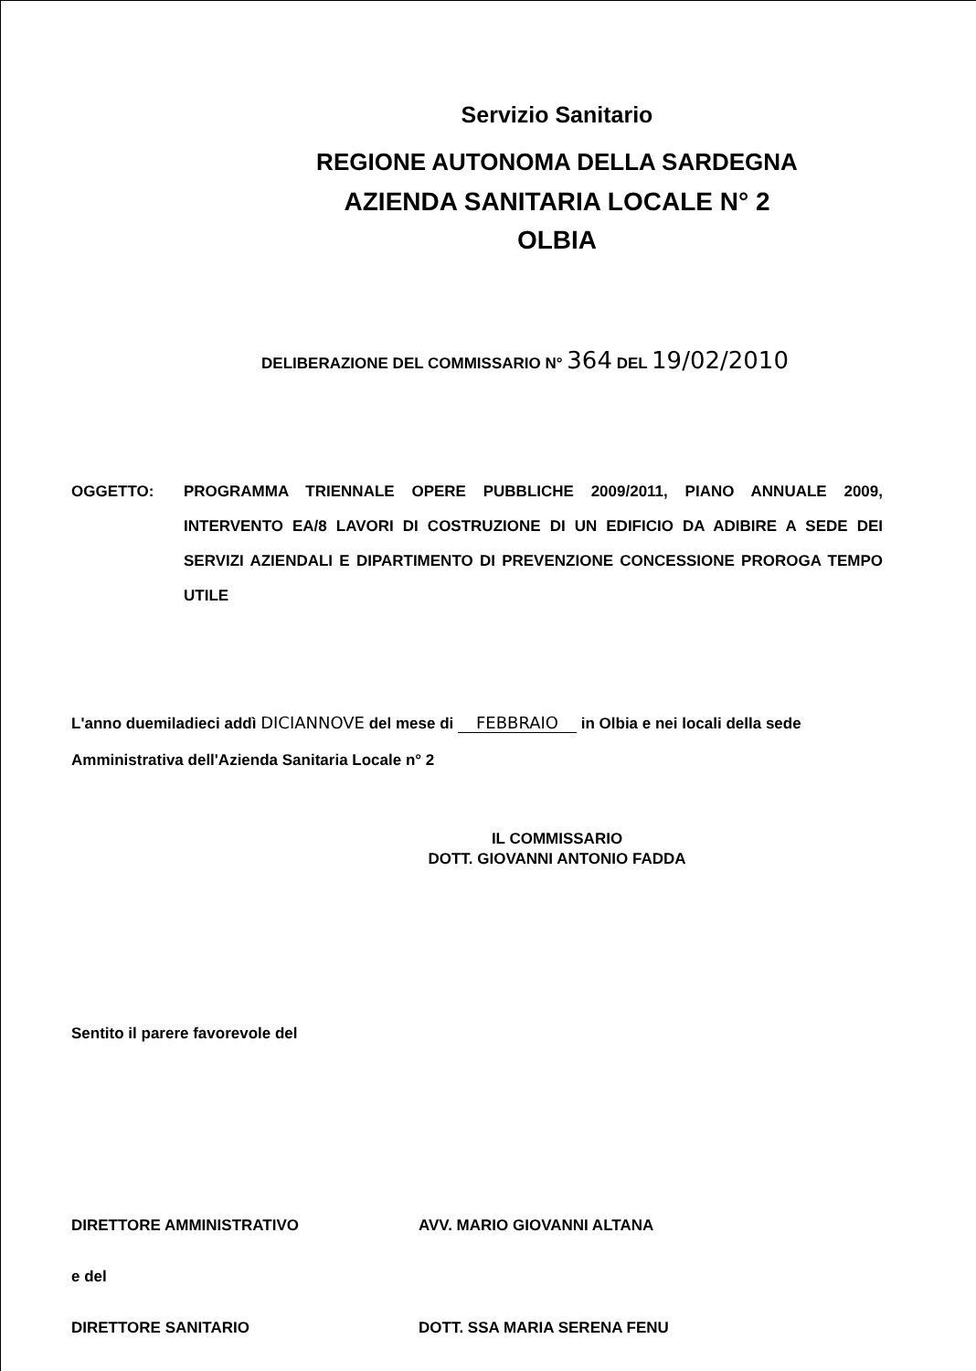Servizio Sanitario
REGIONE AUTONOMA DELLA SARDEGNA
AZIENDA SANITARIA LOCALE N° 2
OLBIA
DELIBERAZIONE DEL COMMISSARIO N° 364 DEL 19/02/2010
OGGETTO: PROGRAMMA TRIENNALE OPERE PUBBLICHE 2009/2011, PIANO ANNUALE 2009, INTERVENTO EA/8 LAVORI DI COSTRUZIONE DI UN EDIFICIO DA ADIBIRE A SEDE DEI SERVIZI AZIENDALI E DIPARTIMENTO DI PREVENZIONE CONCESSIONE PROROGA TEMPO UTILE
L'anno duemiladieci addì DICIANNOVE del mese di FEBBRAIO in Olbia e nei locali della sede Amministrativa dell'Azienda Sanitaria Locale n° 2
IL COMMISSARIO
DOTT. GIOVANNI ANTONIO FADDA
Sentito il parere favorevole del
DIRETTORE AMMINISTRATIVO AVV. MARIO GIOVANNI ALTANA
e del
DIRETTORE SANITARIO DOTT. SSA MARIA SERENA FENU